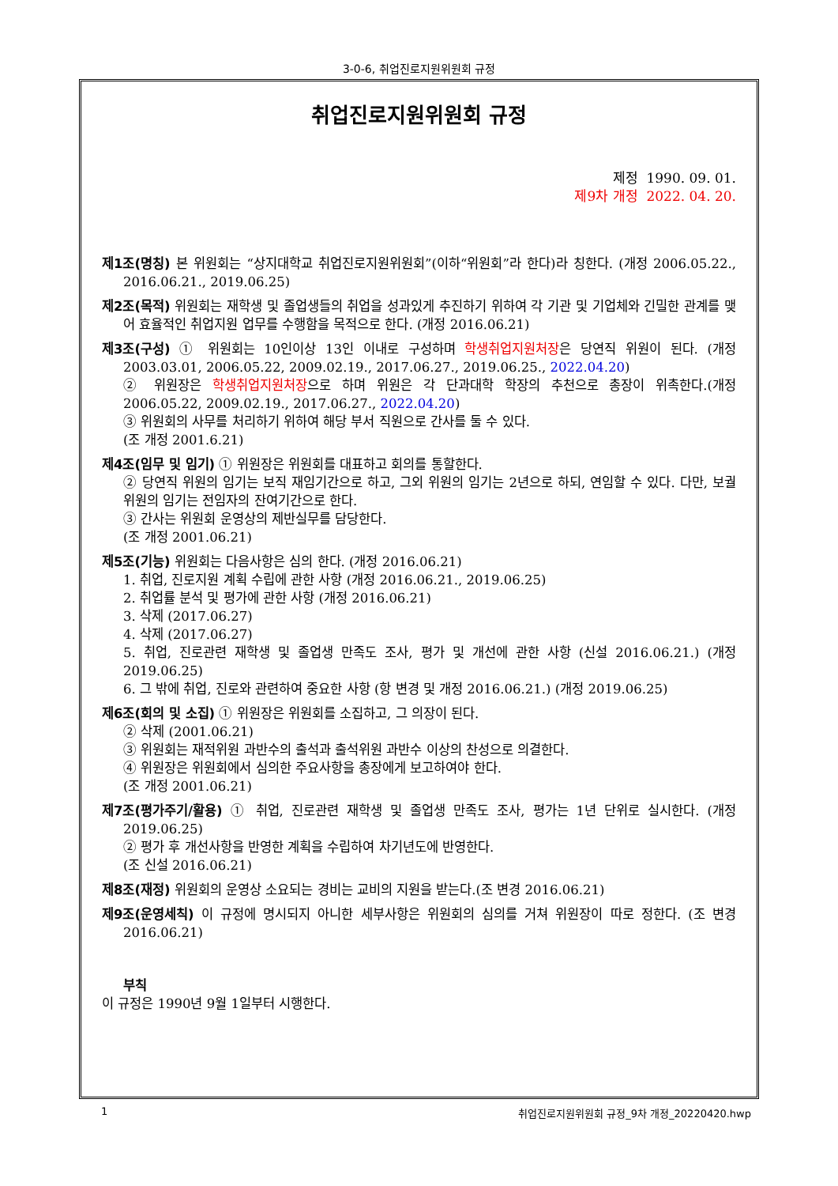3-0-6, 취업진로지원위원회 규정
취업진로지원위원회 규정
제정 1990. 09. 01.
제9차 개정 2022. 04. 20.
제1조(명칭) 본 위원회는 “상지대학교 취업진로지원위원회”(이하“위원회”라 한다)라 칭한다. (개정 2006.05.22., 2016.06.21., 2019.06.25)
제2조(목적) 위원회는 재학생 및 졸업생들의 취업을 성과있게 추진하기 위하여 각 기관 및 기업체와 긴밀한 관계를 맺어 효율적인 취업지원 업무를 수행함을 목적으로 한다. (개정 2016.06.21)
제3조(구성) ① 위원회는 10인이상 13인 이내로 구성하며 학생취업지원처장은 당연직 위원이 된다. (개정 2003.03.01, 2006.05.22, 2009.02.19., 2017.06.27., 2019.06.25., 2022.04.20)
② 위원장은 학생취업지원처장으로 하며 위원은 각 단과대학 학장의 추천으로 총장이 위촉한다.(개정 2006.05.22, 2009.02.19., 2017.06.27., 2022.04.20)
③ 위원회의 사무를 처리하기 위하여 해당 부서 직원으로 간사를 둘 수 있다.
(조 개정 2001.6.21)
제4조(임무 및 임기) ① 위원장은 위원회를 대표하고 회의를 통할한다.
② 당연직 위원의 임기는 보직 재임기간으로 하고, 그외 위원의 임기는 2년으로 하되, 연임할 수 있다. 다만, 보궐위원의 임기는 전임자의 잔여기간으로 한다.
③ 간사는 위원회 운영상의 제반실무를 담당한다.
(조 개정 2001.06.21)
제5조(기능) 위원회는 다음사항은 심의 한다. (개정 2016.06.21)
1. 취업, 진로지원 계획 수립에 관한 사항 (개정 2016.06.21., 2019.06.25)
2. 취업률 분석 및 평가에 관한 사항 (개정 2016.06.21)
3. 삭제 (2017.06.27)
4. 삭제 (2017.06.27)
5. 취업, 진로관련 재학생 및 졸업생 만족도 조사, 평가 및 개선에 관한 사항 (신설 2016.06.21.) (개정 2019.06.25)
6. 그 밖에 취업, 진로와 관련하여 중요한 사항 (항 변경 및 개정 2016.06.21.) (개정 2019.06.25)
제6조(회의 및 소집) ① 위원장은 위원회를 소집하고, 그 의장이 된다.
② 삭제 (2001.06.21)
③ 위원회는 재적위원 과반수의 출석과 출석위원 과반수 이상의 찬성으로 의결한다.
④ 위원장은 위원회에서 심의한 주요사항을 총장에게 보고하여야 한다.
(조 개정 2001.06.21)
제7조(평가주기/활용) ① 취업, 진로관련 재학생 및 졸업생 만족도 조사, 평가는 1년 단위로 실시한다. (개정 2019.06.25)
② 평가 후 개선사항을 반영한 계획을 수립하여 차기년도에 반영한다.
(조 신설 2016.06.21)
제8조(재정) 위원회의 운영상 소요되는 경비는 교비의 지원을 받는다.(조 변경 2016.06.21)
제9조(운영세칙) 이 규정에 명시되지 아니한 세부사항은 위원회의 심의를 거쳐 위원장이 따로 정한다. (조 변경 2016.06.21)
부칙
이 규정은 1990년 9월 1일부터 시행한다.
1 취업진로지원위원회 규정_9차 개정_20220420.hwp